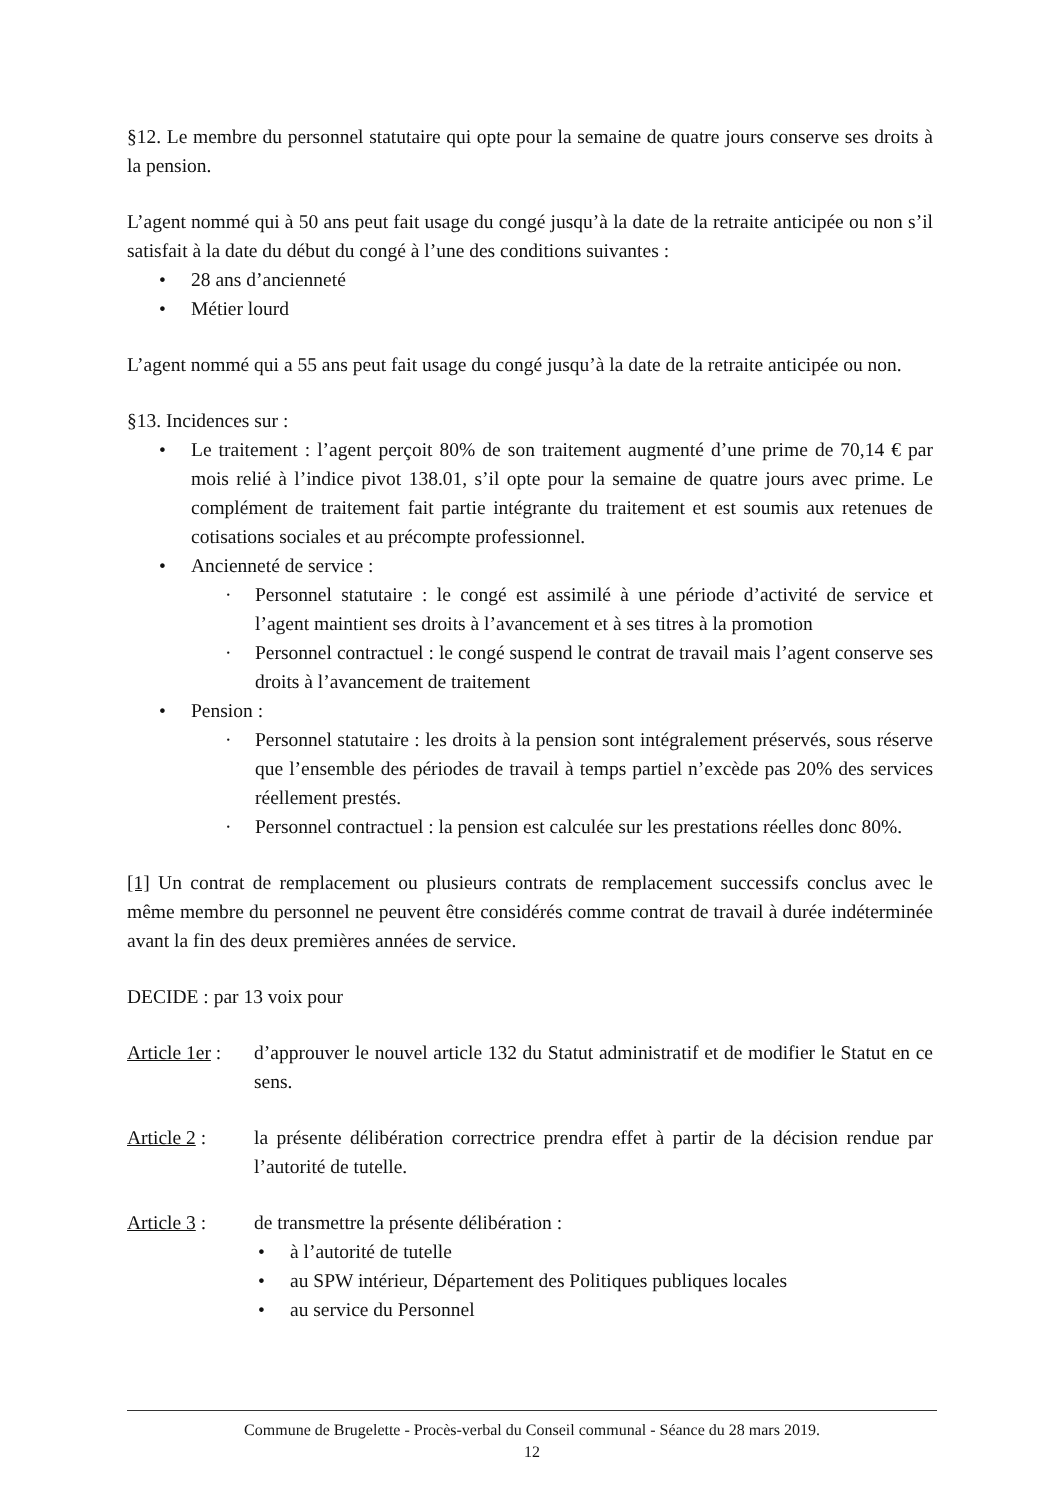§12. Le membre du personnel statutaire qui opte pour la semaine de quatre jours conserve ses droits à la pension.
L’agent nommé qui à 50 ans peut fait usage du congé jusqu’à la date de la retraite anticipée ou non s’il satisfait à la date du début du congé à l’une des conditions suivantes :
28 ans d’ancienneté
Métier lourd
L’agent nommé qui a 55 ans peut fait usage du congé jusqu’à la date de la retraite anticipée ou non.
§13. Incidences sur :
Le traitement : l’agent perçoit 80% de son traitement augmenté d’une prime de 70,14 € par mois relié à l’indice pivot 138.01, s’il opte pour la semaine de quatre jours avec prime. Le complément de traitement fait partie intégrante du traitement et est soumis aux retenues de cotisations sociales et au précompte professionnel.
Ancienneté de service :
Personnel statutaire : le congé est assimilé à une période d’activité de service et l’agent maintient ses droits à l’avancement et à ses titres à la promotion
Personnel contractuel : le congé suspend le contrat de travail mais l’agent conserve ses droits à l’avancement de traitement
Pension :
Personnel statutaire : les droits à la pension sont intégralement préservés, sous réserve que l’ensemble des périodes de travail à temps partiel n’excède pas 20% des services réellement prestés.
Personnel contractuel : la pension est calculée sur les prestations réelles donc 80%.
[1] Un contrat de remplacement ou plusieurs contrats de remplacement successifs conclus avec le même membre du personnel ne peuvent être considérés comme contrat de travail à durée indéterminée avant la fin des deux premières années de service.
DECIDE : par 13 voix pour
Article 1er :
d’approuver le nouvel article 132 du Statut administratif et de modifier le Statut en ce sens.
Article 2 :
la présente délibération correctrice prendra effet à partir de la décision rendue par l’autorité de tutelle.
Article 3 :
de transmettre la présente délibération :
à l’autorité de tutelle
au SPW intérieur, Département des Politiques publiques locales
au service du Personnel
Commune de Brugelette - Procès-verbal du Conseil communal - Séance du 28 mars 2019.
12